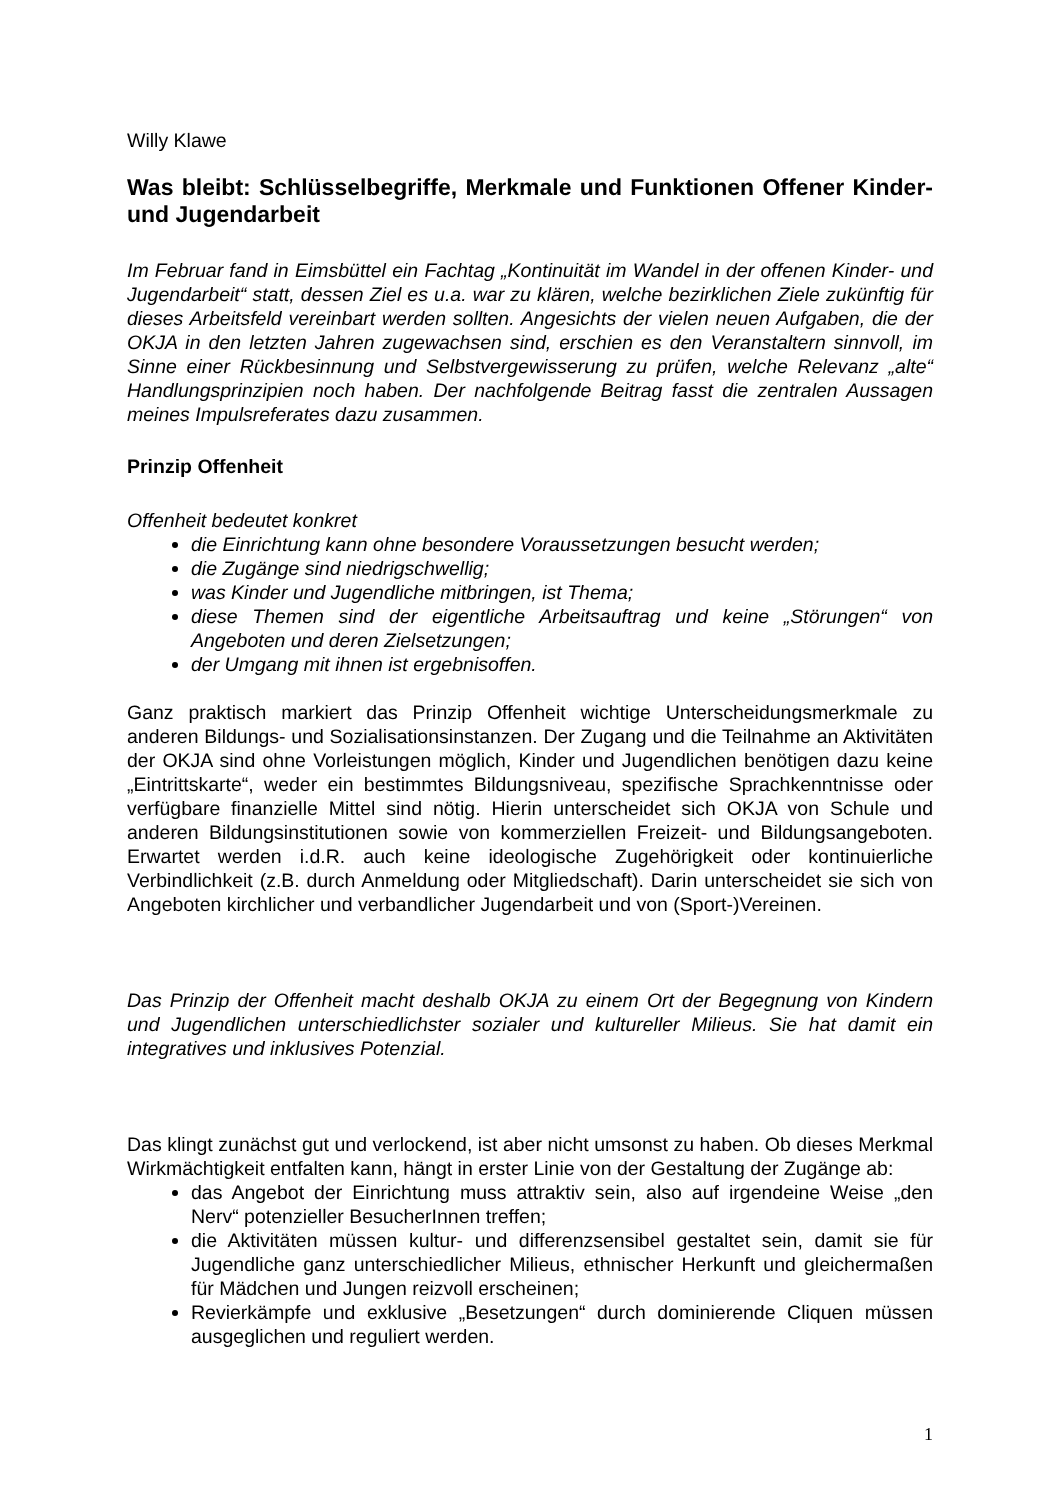Willy Klawe
Was bleibt: Schlüsselbegriffe, Merkmale und Funktionen Offener Kinder- und Jugendarbeit
Im Februar fand in Eimsbüttel ein Fachtag „Kontinuität im Wandel in der offenen Kinder- und Jugendarbeit“ statt, dessen Ziel es u.a. war zu klären, welche bezirklichen Ziele zukünftig für dieses Arbeitsfeld vereinbart werden sollten. Angesichts der vielen neuen Aufgaben, die der OKJA in den letzten Jahren zugewachsen sind, erschien es den Veranstaltern sinnvoll, im Sinne einer Rückbesinnung und Selbstvergewisserung zu prüfen, welche Relevanz „alte“ Handlungsprinzipien noch haben. Der nachfolgende Beitrag fasst die zentralen Aussagen meines Impulsreferates dazu zusammen.
Prinzip Offenheit
Offenheit bedeutet konkret
die Einrichtung kann ohne besondere Voraussetzungen besucht werden;
die Zugänge sind niedrigschwellig;
was Kinder und Jugendliche mitbringen, ist Thema;
diese Themen sind der eigentliche Arbeitsauftrag und keine „Störungen“ von Angeboten und deren Zielsetzungen;
der Umgang mit ihnen ist ergebnisoffen.
Ganz praktisch markiert das Prinzip Offenheit wichtige Unterscheidungsmerkmale zu anderen Bildungs- und Sozialisationsinstanzen. Der Zugang und die Teilnahme an Aktivitäten der OKJA sind ohne Vorleistungen möglich, Kinder und Jugendlichen benötigen dazu keine „Eintrittskarte“, weder ein bestimmtes Bildungsniveau, spezifische Sprachkenntnisse oder verfügbare finanzielle Mittel sind nötig. Hierin unterscheidet sich OKJA von Schule und anderen Bildungsinstitutionen sowie von kommerziellen Freizeit- und Bildungsangeboten. Erwartet werden i.d.R. auch keine ideologische Zugehörigkeit oder kontinuierliche Verbindlichkeit (z.B. durch Anmeldung oder Mitgliedschaft). Darin unterscheidet sie sich von Angeboten kirchlicher und verbandlicher Jugendarbeit und von (Sport-)Vereinen.
Das Prinzip der Offenheit macht deshalb OKJA zu einem Ort der Begegnung von Kindern und Jugendlichen unterschiedlichster sozialer und kultureller Milieus. Sie hat damit ein integratives und inklusives Potenzial.
Das klingt zunächst gut und verlockend, ist aber nicht umsonst zu haben. Ob dieses Merkmal Wirkmächtigkeit entfalten kann, hängt in erster Linie von der Gestaltung der Zugänge ab:
das Angebot der Einrichtung muss attraktiv sein, also auf irgendeine Weise „den Nerv“ potenzieller BesucherInnen treffen;
die Aktivitäten müssen kultur- und differenzsensibel gestaltet sein, damit sie für Jugendliche ganz unterschiedlicher Milieus, ethnischer Herkunft und gleichermaßen für Mädchen und Jungen reizvoll erscheinen;
Revierkämpfe und exklusive „Besetzungen“ durch dominierende Cliquen müssen ausgeglichen und reguliert werden.
1